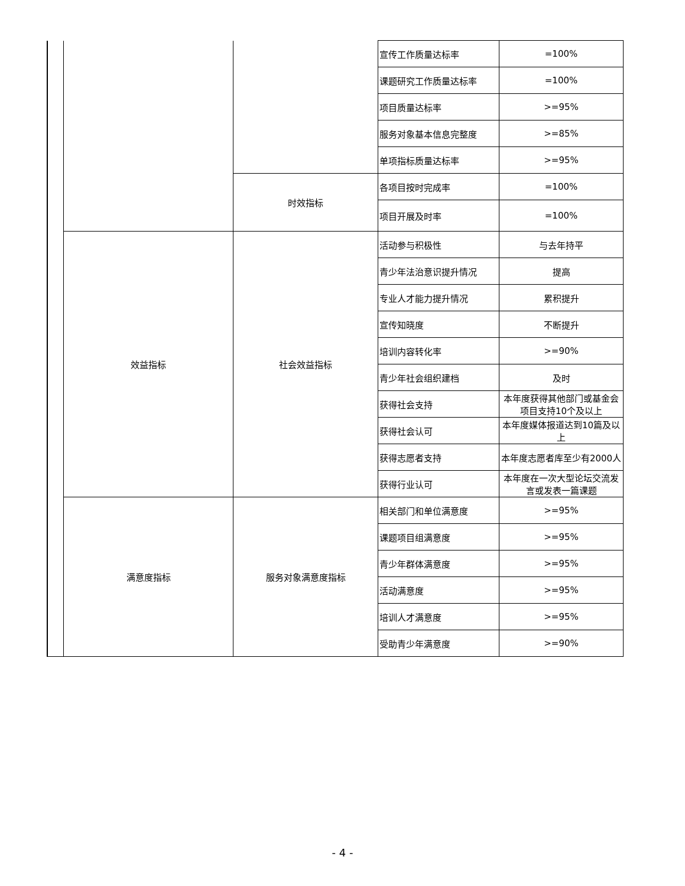| | | | 宣传工作质量达标率 | =100% |
| | | | 课题研究工作质量达标率 | =100% |
| | | | 项目质量达标率 | >=95% |
| | | | 服务对象基本信息完整度 | >=85% |
| | | | 单项指标质量达标率 | >=95% |
| | | 时效指标 | 各项目按时完成率 | =100% |
| | | | 项目开展及时率 | =100% |
| | 效益指标 | 社会效益指标 | 活动参与积极性 | 与去年持平 |
| | | | 青少年法治意识提升情况 | 提高 |
| | | | 专业人才能力提升情况 | 累积提升 |
| | | | 宣传知晓度 | 不断提升 |
| | | | 培训内容转化率 | >=90% |
| | | | 青少年社会组织建档 | 及时 |
| | | | 获得社会支持 | 本年度获得其他部门或基金会项目支持10个及以上 |
| | | | 获得社会认可 | 本年度媒体报道达到10篇及以上 |
| | | | 获得志愿者支持 | 本年度志愿者库至少有2000人 |
| | | | 获得行业认可 | 本年度在一次大型论坛交流发言或发表一篇课题 |
| | 满意度指标 | 服务对象满意度指标 | 相关部门和单位满意度 | >=95% |
| | | | 课题项目组满意度 | >=95% |
| | | | 青少年群体满意度 | >=95% |
| | | | 活动满意度 | >=95% |
| | | | 培训人才满意度 | >=95% |
| | | | 受助青少年满意度 | >=90% |
- 4 -